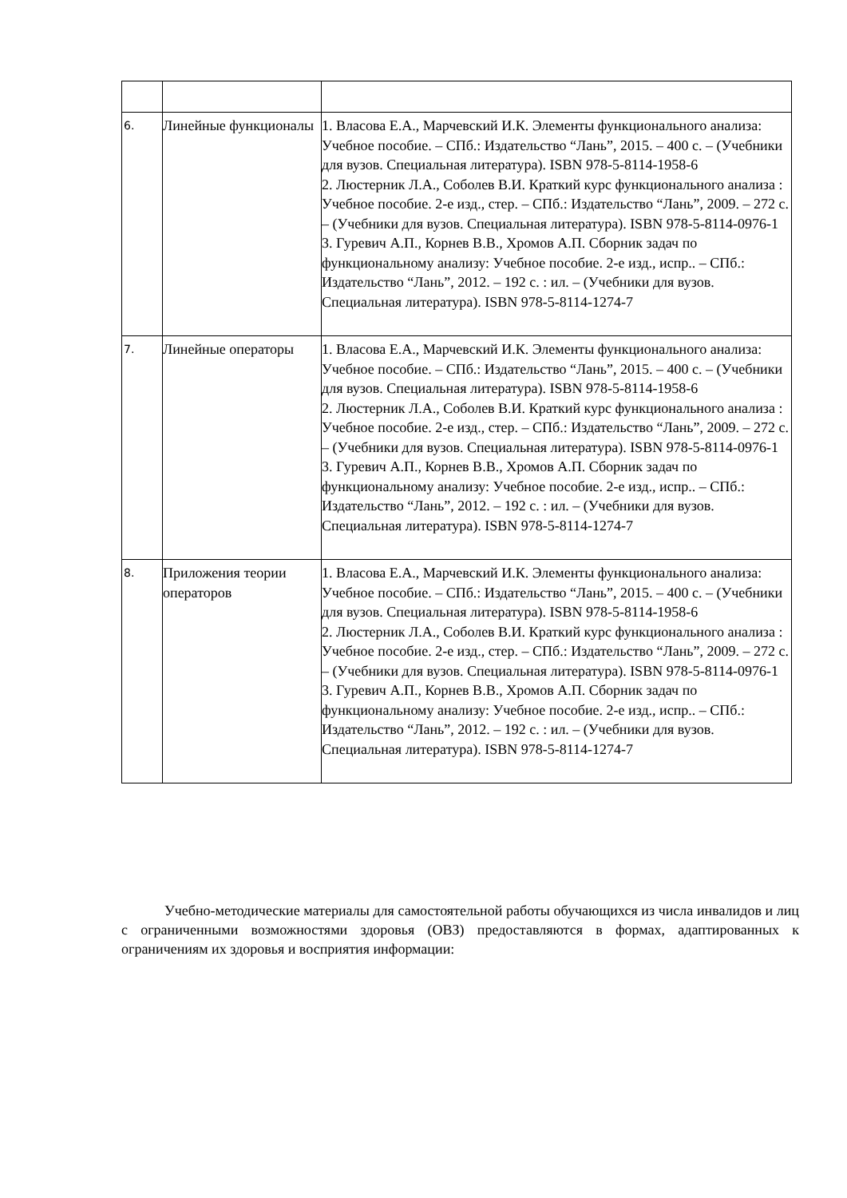| 6. | Линейные функционалы | 1. Власова Е.А., Марчевский И.К. Элементы функционального анализа: Учебное пособие. – СПб.: Издательство “Лань”, 2015. – 400 с. – (Учебники для вузов. Специальная литература). ISBN 978-5-8114-1958-6 2. Люстерник Л.А., Соболев В.И. Краткий курс функционального анализа : Учебное пособие. 2-е изд., стер. – СПб.: Издательство “Лань”, 2009. – 272 с. – (Учебники для вузов. Специальная литература). ISBN 978-5-8114-0976-1 3. Гуревич А.П., Корнев В.В., Хромов А.П. Сборник задач по функциональному анализу: Учебное пособие. 2-е изд., испр.. – СПб.: Издательство “Лань”, 2012. – 192 с. : ил. – (Учебники для вузов. Специальная литература). ISBN 978-5-8114-1274-7 |
| 7. | Линейные операторы | 1. Власова Е.А., Марчевский И.К. Элементы функционального анализа: Учебное пособие. – СПб.: Издательство “Лань”, 2015. – 400 с. – (Учебники для вузов. Специальная литература). ISBN 978-5-8114-1958-6 2. Люстерник Л.А., Соболев В.И. Краткий курс функционального анализа : Учебное пособие. 2-е изд., стер. – СПб.: Издательство “Лань”, 2009. – 272 с. – (Учебники для вузов. Специальная литература). ISBN 978-5-8114-0976-1 3. Гуревич А.П., Корнев В.В., Хромов А.П. Сборник задач по функциональному анализу: Учебное пособие. 2-е изд., испр.. – СПб.: Издательство “Лань”, 2012. – 192 с. : ил. – (Учебники для вузов. Специальная литература). ISBN 978-5-8114-1274-7 |
| 8. | Приложения теории операторов | 1. Власова Е.А., Марчевский И.К. Элементы функционального анализа: Учебное пособие. – СПб.: Издательство “Лань”, 2015. – 400 с. – (Учебники для вузов. Специальная литература). ISBN 978-5-8114-1958-6 2. Люстерник Л.А., Соболев В.И. Краткий курс функционального анализа : Учебное пособие. 2-е изд., стер. – СПб.: Издательство “Лань”, 2009. – 272 с. – (Учебники для вузов. Специальная литература). ISBN 978-5-8114-0976-1 3. Гуревич А.П., Корнев В.В., Хромов А.П. Сборник задач по функциональному анализу: Учебное пособие. 2-е изд., испр.. – СПб.: Издательство “Лань”, 2012. – 192 с. : ил. – (Учебники для вузов. Специальная литература). ISBN 978-5-8114-1274-7 |
   Учебно-методические материалы для самостоятельной работы обучающихся из числа инвалидов и лиц с ограниченными возможностями здоровья (ОВЗ) предоставляются в формах, адаптированных к ограничениям их здоровья и восприятия информации: